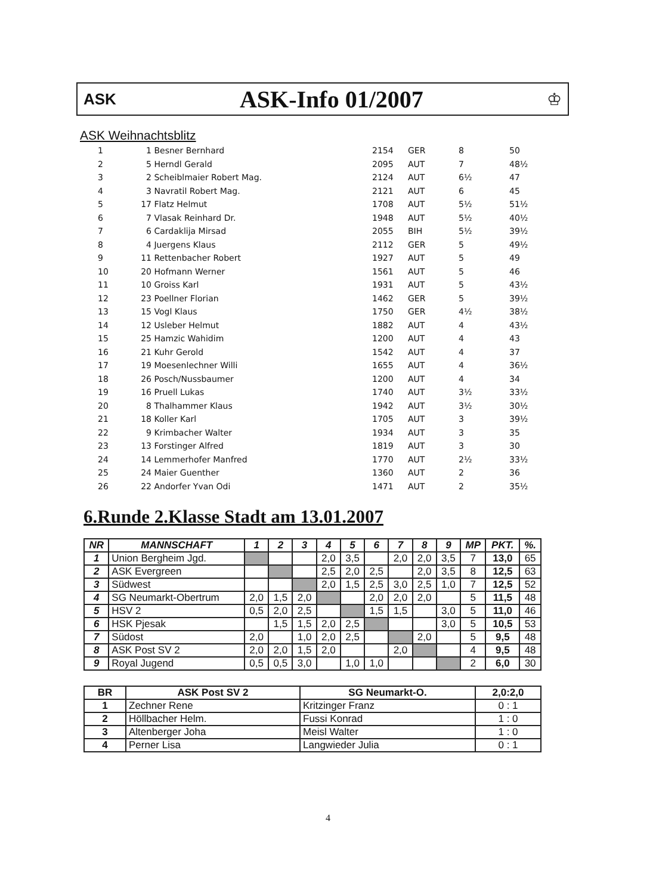ASK
ASK-Info 01/2007
♔
ASK Weihnachtsblitz
| 1 | 1 | Besner Bernhard | 2154 | GER | 8 | 50 |
| 2 | 5 | Herndl Gerald | 2095 | AUT | 7 | 48½ |
| 3 | 2 | Scheiblmaier Robert Mag. | 2124 | AUT | 6½ | 47 |
| 4 | 3 | Navratil Robert Mag. | 2121 | AUT | 6 | 45 |
| 5 | 17 | Flatz Helmut | 1708 | AUT | 5½ | 51½ |
| 6 | 7 | Vlasak Reinhard Dr. | 1948 | AUT | 5½ | 40½ |
| 7 | 6 | Cardaklija Mirsad | 2055 | BIH | 5½ | 39½ |
| 8 | 4 | Juergens Klaus | 2112 | GER | 5 | 49½ |
| 9 | 11 | Rettenbacher Robert | 1927 | AUT | 5 | 49 |
| 10 | 20 | Hofmann Werner | 1561 | AUT | 5 | 46 |
| 11 | 10 | Groiss Karl | 1931 | AUT | 5 | 43½ |
| 12 | 23 | Poellner Florian | 1462 | GER | 5 | 39½ |
| 13 | 15 | Vogl Klaus | 1750 | GER | 4½ | 38½ |
| 14 | 12 | Usleber Helmut | 1882 | AUT | 4 | 43½ |
| 15 | 25 | Hamzic Wahidim | 1200 | AUT | 4 | 43 |
| 16 | 21 | Kuhr Gerold | 1542 | AUT | 4 | 37 |
| 17 | 19 | Moesenlechner Willi | 1655 | AUT | 4 | 36½ |
| 18 | 26 | Posch/Nussbaumer | 1200 | AUT | 4 | 34 |
| 19 | 16 | Pruell Lukas | 1740 | AUT | 3½ | 33½ |
| 20 | 8 | Thalhammer Klaus | 1942 | AUT | 3½ | 30½ |
| 21 | 18 | Koller Karl | 1705 | AUT | 3 | 39½ |
| 22 | 9 | Krimbacher Walter | 1934 | AUT | 3 | 35 |
| 23 | 13 | Forstinger Alfred | 1819 | AUT | 3 | 30 |
| 24 | 14 | Lemmerhofer Manfred | 1770 | AUT | 2½ | 33½ |
| 25 | 24 | Maier Guenther | 1360 | AUT | 2 | 36 |
| 26 | 22 | Andorfer Yvan Odi | 1471 | AUT | 2 | 35½ |
6.Runde 2.Klasse Stadt am 13.01.2007
| NR | MANNSCHAFT | 1 | 2 | 3 | 4 | 5 | 6 | 7 | 8 | 9 | MP | PKT. | %. |
| --- | --- | --- | --- | --- | --- | --- | --- | --- | --- | --- | --- | --- | --- |
| 1 | Union Bergheim Jgd. | | | | 2,0 | 3,5 | | 2,0 | 2,0 | 3,5 | 7 | 13,0 | 65 |
| 2 | ASK Evergreen | | | | 2,5 | 2,0 | 2,5 | | 2,0 | 3,5 | 8 | 12,5 | 63 |
| 3 | Südwest | | | | 2,0 | 1,5 | 2,5 | 3,0 | 2,5 | 1,0 | 7 | 12,5 | 52 |
| 4 | SG Neumarkt-Obertrum | 2,0 | 1,5 | 2,0 | | | 2,0 | 2,0 | 2,0 | | 5 | 11,5 | 48 |
| 5 | HSV 2 | 0,5 | 2,0 | 2,5 | | | 1,5 | 1,5 | | 3,0 | 5 | 11,0 | 46 |
| 6 | HSK Pjesak | | 1,5 | 1,5 | 2,0 | 2,5 | | | | 3,0 | 5 | 10,5 | 53 |
| 7 | Südost | 2,0 | | 1,0 | 2,0 | 2,5 | | | 2,0 | | 5 | 9,5 | 48 |
| 8 | ASK Post SV 2 | 2,0 | 2,0 | 1,5 | 2,0 | | | 2,0 | | | 4 | 9,5 | 48 |
| 9 | Royal Jugend | 0,5 | 0,5 | 3,0 | | 1,0 | 1,0 | | | | 2 | 6,0 | 30 |
| BR | ASK Post SV 2 | SG Neumarkt-O. | 2,0:2,0 |
| --- | --- | --- | --- |
| 1 | Zechner Rene | Kritzinger Franz | 0 : 1 |
| 2 | Höllbacher Helm. | Fussi Konrad | 1 : 0 |
| 3 | Altenberger Joha | Meisl Walter | 1 : 0 |
| 4 | Perner Lisa | Langwieder Julia | 0 : 1 |
4